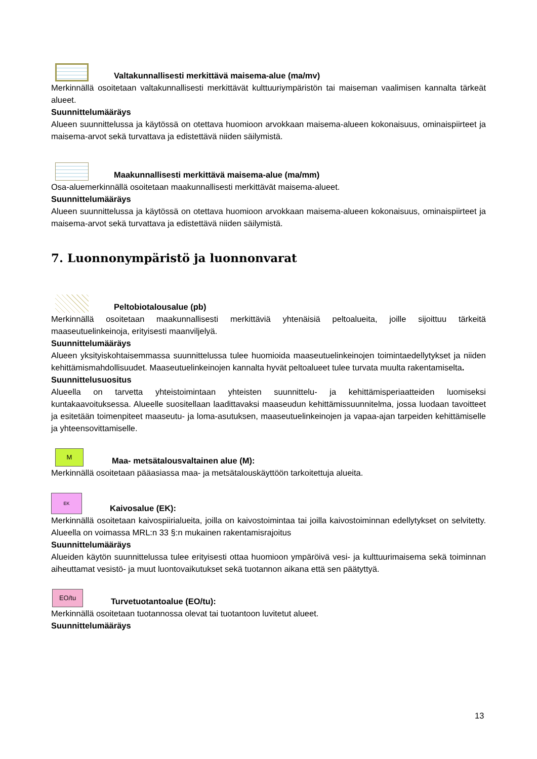Valtakunnallisesti merkittävä maisema-alue (ma/mv)
Merkinnällä osoitetaan valtakunnallisesti merkittävät kulttuuriympäristön tai maiseman vaalimisen kannalta tärkeät alueet.
Suunnittelumääräys
Alueen suunnittelussa ja käytössä on otettava huomioon arvokkaan maisema-alueen kokonaisuus, ominaispiirteet ja maisema-arvot sekä turvattava ja edistettävä niiden säilymistä.
Maakunnallisesti merkittävä maisema-alue (ma/mm)
Osa-aluemerkinnällä osoitetaan maakunnallisesti merkittävät maisema-alueet.
Suunnittelumääräys
Alueen suunnittelussa ja käytössä on otettava huomioon arvokkaan maisema-alueen kokonaisuus, ominaispiirteet ja maisema-arvot sekä turvattava ja edistettävä niiden säilymistä.
7. Luonnonympäristö ja luonnonvarat
Peltobiotalousalue (pb)
Merkinnällä osoitetaan maakunnallisesti merkittäviä yhtenäisiä peltoalueita, joille sijoittuu tärkeitä maaseutuelinkeinoja, erityisesti maanviljelyä.
Suunnittelumääräys
Alueen yksityiskohtaisemmassa suunnittelussa tulee huomioida maaseutuelinkeinojen toimintaedellytykset ja niiden kehittämismahdollisuudet. Maaseutuelinkeinojen kannalta hyvät peltoalueet tulee turvata muulta rakentamiselta.
Suunnittelusuositus
Alueella on tarvetta yhteistoimintaan yhteisten suunnittelu- ja kehittämisperiaatteiden luomiseksi kuntakaavoituksessa. Alueelle suositellaan laadittavaksi maaseudun kehittämissuunnitelma, jossa luodaan tavoitteet ja esitetään toimenpiteet maaseutu- ja loma-asutuksen, maaseutuelinkeinojen ja vapaa-ajan tarpeiden kehittämiselle ja yhteensovittamiselle.
M
Maa- metsätalousvaltainen alue (M):
Merkinnällä osoitetaan pääasiassa maa- ja metsätalouskäyttöön tarkoitettuja alueita.
EK
Kaivosalue (EK):
Merkinnällä osoitetaan kaivospiirialueita, joilla on kaivostoimintaa tai joilla kaivostoiminnan edellytykset on selvitetty. Alueella on voimassa MRL:n 33 §:n mukainen rakentamisrajoitus
Suunnittelumääräys
Alueiden käytön suunnittelussa tulee erityisesti ottaa huomioon ympäröivä vesi- ja kulttuurimaisema sekä toiminnan aiheuttamat vesistö- ja muut luontovaikutukset sekä tuotannon aikana että sen päätyttyä.
EO/tu
Turvetuotantoalue (EO/tu):
Merkinnällä osoitetaan tuotannossa olevat tai tuotantoon luvitetut alueet.
Suunnittelumääräys
13